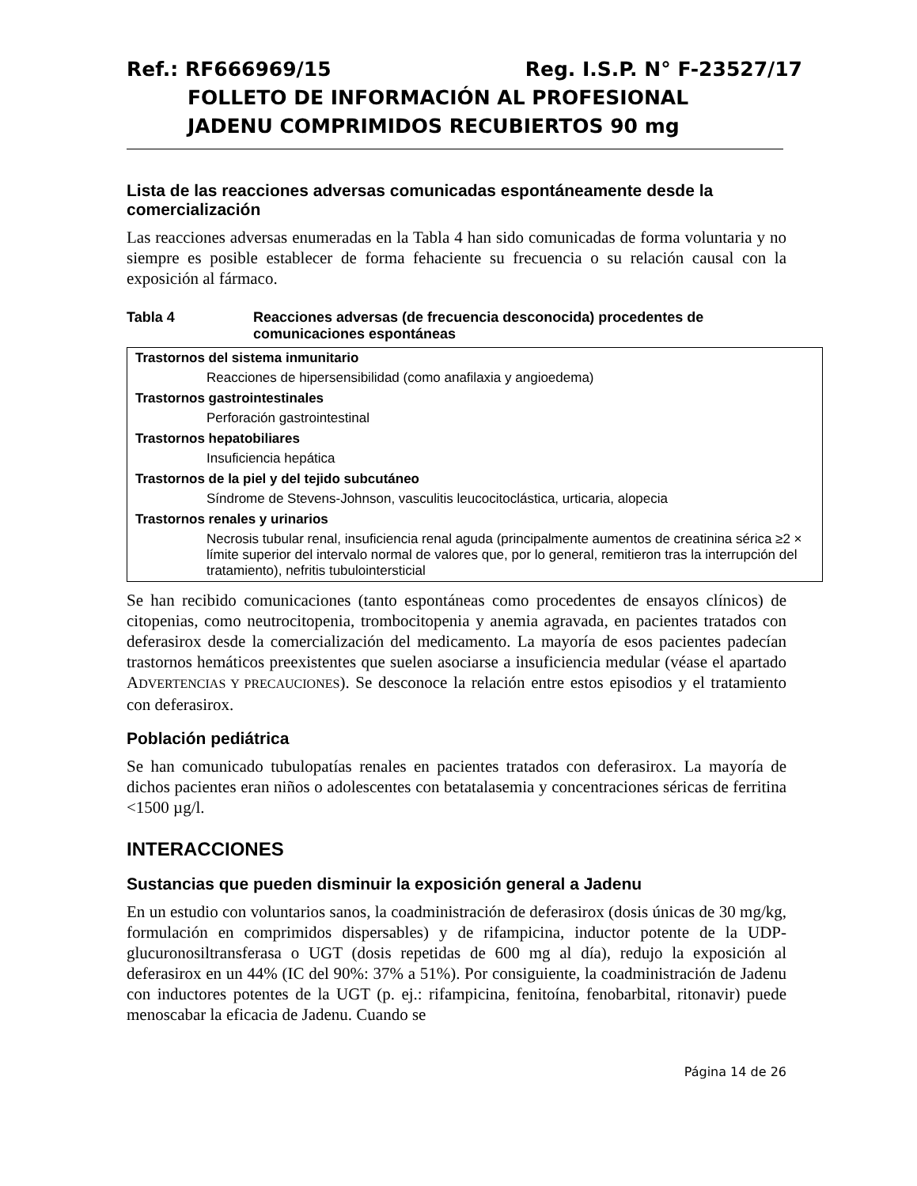Ref.: RF666969/15 Reg. I.S.P. N° F-23527/17
FOLLETO DE INFORMACIÓN AL PROFESIONAL
JADENU COMPRIMIDOS RECUBIERTOS 90 mg
Lista de las reacciones adversas comunicadas espontáneamente desde la comercialización
Las reacciones adversas enumeradas en la Tabla 4 han sido comunicadas de forma voluntaria y no siempre es posible establecer de forma fehaciente su frecuencia o su relación causal con la exposición al fármaco.
Tabla 4 Reacciones adversas (de frecuencia desconocida) procedentes de comunicaciones espontáneas
| Trastornos del sistema inmunitario |
| --- |
| Reacciones de hipersensibilidad (como anafilaxia y angioedema) |
| Trastornos gastrointestinales |
| Perforación gastrointestinal |
| Trastornos hepatobiliares |
| Insuficiencia hepática |
| Trastornos de la piel y del tejido subcutáneo |
| Síndrome de Stevens-Johnson, vasculitis leucocitoclástica, urticaria, alopecia |
| Trastornos renales y urinarios |
| Necrosis tubular renal, insuficiencia renal aguda (principalmente aumentos de creatinina sérica ≥2 × límite superior del intervalo normal de valores que, por lo general, remitieron tras la interrupción del tratamiento), nefritis tubulointersticial |
Se han recibido comunicaciones (tanto espontáneas como procedentes de ensayos clínicos) de citopenias, como neutrocitopenia, trombocitopenia y anemia agravada, en pacientes tratados con deferasirox desde la comercialización del medicamento. La mayoría de esos pacientes padecían trastornos hemáticos preexistentes que suelen asociarse a insuficiencia medular (véase el apartado ADVERTENCIAS Y PRECAUCIONES). Se desconoce la relación entre estos episodios y el tratamiento con deferasirox.
Población pediátrica
Se han comunicado tubulopatías renales en pacientes tratados con deferasirox. La mayoría de dichos pacientes eran niños o adolescentes con betatalasemia y concentraciones séricas de ferritina <1500 µg/l.
INTERACCIONES
Sustancias que pueden disminuir la exposición general a Jadenu
En un estudio con voluntarios sanos, la coadministración de deferasirox (dosis únicas de 30 mg/kg, formulación en comprimidos dispersables) y de rifampicina, inductor potente de la UDP-glucuronosiltransferasa o UGT (dosis repetidas de 600 mg al día), redujo la exposición al deferasirox en un 44% (IC del 90%: 37% a 51%). Por consiguiente, la coadministración de Jadenu con inductores potentes de la UGT (p. ej.: rifampicina, fenitoína, fenobarbital, ritonavir) puede menoscabar la eficacia de Jadenu. Cuando se
Página 14 de 26